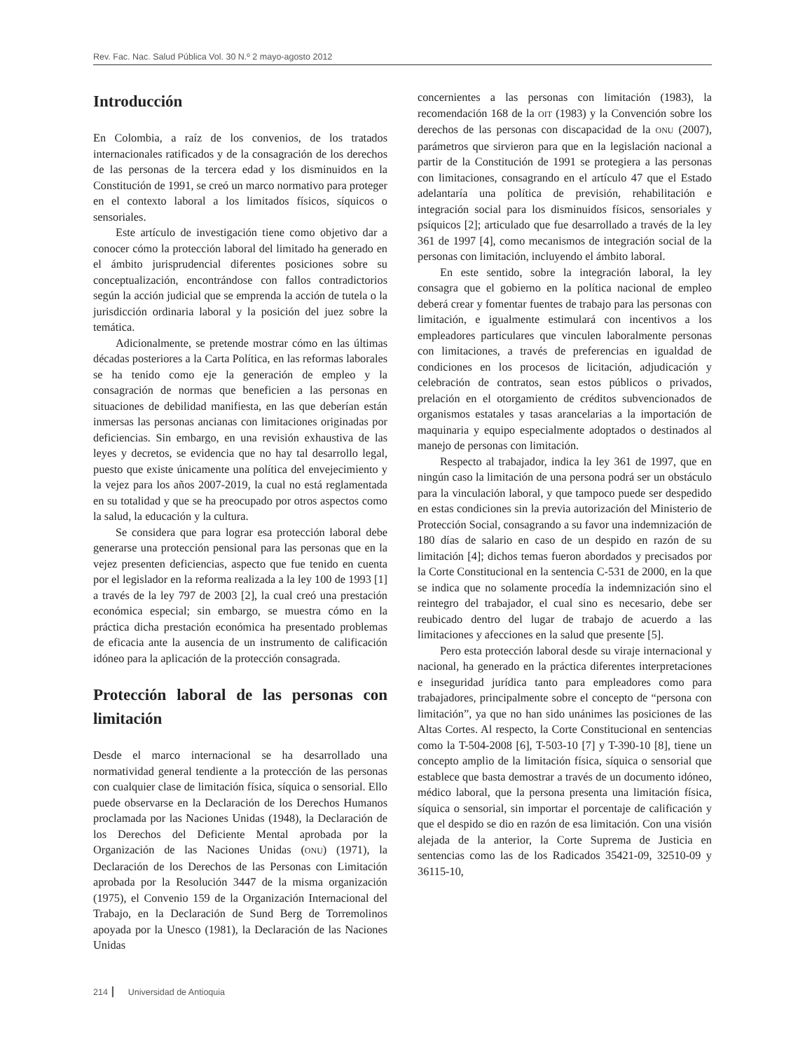Rev. Fac. Nac. Salud Pública Vol. 30 N.º 2 mayo-agosto 2012
Introducción
En Colombia, a raíz de los convenios, de los tratados internacionales ratificados y de la consagración de los derechos de las personas de la tercera edad y los disminuidos en la Constitución de 1991, se creó un marco normativo para proteger en el contexto laboral a los limitados físicos, síquicos o sensoriales.
Este artículo de investigación tiene como objetivo dar a conocer cómo la protección laboral del limitado ha generado en el ámbito jurisprudencial diferentes posiciones sobre su conceptualización, encontrándose con fallos contradictorios según la acción judicial que se emprenda la acción de tutela o la jurisdicción ordinaria laboral y la posición del juez sobre la temática.
Adicionalmente, se pretende mostrar cómo en las últimas décadas posteriores a la Carta Política, en las reformas laborales se ha tenido como eje la generación de empleo y la consagración de normas que beneficien a las personas en situaciones de debilidad manifiesta, en las que deberían están inmersas las personas ancianas con limitaciones originadas por deficiencias. Sin embargo, en una revisión exhaustiva de las leyes y decretos, se evidencia que no hay tal desarrollo legal, puesto que existe únicamente una política del envejecimiento y la vejez para los años 2007-2019, la cual no está reglamentada en su totalidad y que se ha preocupado por otros aspectos como la salud, la educación y la cultura.
Se considera que para lograr esa protección laboral debe generarse una protección pensional para las personas que en la vejez presenten deficiencias, aspecto que fue tenido en cuenta por el legislador en la reforma realizada a la ley 100 de 1993 [1] a través de la ley 797 de 2003 [2], la cual creó una prestación económica especial; sin embargo, se muestra cómo en la práctica dicha prestación económica ha presentado problemas de eficacia ante la ausencia de un instrumento de calificación idóneo para la aplicación de la protección consagrada.
Protección laboral de las personas con limitación
Desde el marco internacional se ha desarrollado una normatividad general tendiente a la protección de las personas con cualquier clase de limitación física, síquica o sensorial. Ello puede observarse en la Declaración de los Derechos Humanos proclamada por las Naciones Unidas (1948), la Declaración de los Derechos del Deficiente Mental aprobada por la Organización de las Naciones Unidas (ONU) (1971), la Declaración de los Derechos de las Personas con Limitación aprobada por la Resolución 3447 de la misma organización (1975), el Convenio 159 de la Organización Internacional del Trabajo, en la Declaración de Sund Berg de Torremolinos apoyada por la Unesco (1981), la Declaración de las Naciones Unidas
concernientes a las personas con limitación (1983), la recomendación 168 de la OIT (1983) y la Convención sobre los derechos de las personas con discapacidad de la ONU (2007), parámetros que sirvieron para que en la legislación nacional a partir de la Constitución de 1991 se protegiera a las personas con limitaciones, consagrando en el artículo 47 que el Estado adelantaría una política de previsión, rehabilitación e integración social para los disminuidos físicos, sensoriales y psíquicos [2]; articulado que fue desarrollado a través de la ley 361 de 1997 [4], como mecanismos de integración social de la personas con limitación, incluyendo el ámbito laboral.
En este sentido, sobre la integración laboral, la ley consagra que el gobierno en la política nacional de empleo deberá crear y fomentar fuentes de trabajo para las personas con limitación, e igualmente estimulará con incentivos a los empleadores particulares que vinculen laboralmente personas con limitaciones, a través de preferencias en igualdad de condiciones en los procesos de licitación, adjudicación y celebración de contratos, sean estos públicos o privados, prelación en el otorgamiento de créditos subvencionados de organismos estatales y tasas arancelarias a la importación de maquinaria y equipo especialmente adoptados o destinados al manejo de personas con limitación.
Respecto al trabajador, indica la ley 361 de 1997, que en ningún caso la limitación de una persona podrá ser un obstáculo para la vinculación laboral, y que tampoco puede ser despedido en estas condiciones sin la previa autorización del Ministerio de Protección Social, consagrando a su favor una indemnización de 180 días de salario en caso de un despido en razón de su limitación [4]; dichos temas fueron abordados y precisados por la Corte Constitucional en la sentencia C-531 de 2000, en la que se indica que no solamente procedía la indemnización sino el reintegro del trabajador, el cual sino es necesario, debe ser reubicado dentro del lugar de trabajo de acuerdo a las limitaciones y afecciones en la salud que presente [5].
Pero esta protección laboral desde su viraje internacional y nacional, ha generado en la práctica diferentes interpretaciones e inseguridad jurídica tanto para empleadores como para trabajadores, principalmente sobre el concepto de “persona con limitación”, ya que no han sido unánimes las posiciones de las Altas Cortes. Al respecto, la Corte Constitucional en sentencias como la T-504-2008 [6], T-503-10 [7] y T-390-10 [8], tiene un concepto amplio de la limitación física, síquica o sensorial que establece que basta demostrar a través de un documento idóneo, médico laboral, que la persona presenta una limitación física, síquica o sensorial, sin importar el porcentaje de calificación y que el despido se dio en razón de esa limitación. Con una visión alejada de la anterior, la Corte Suprema de Justicia en sentencias como las de los Radicados 35421-09, 32510-09 y 36115-10,
214 ┃ Universidad de Antioquia